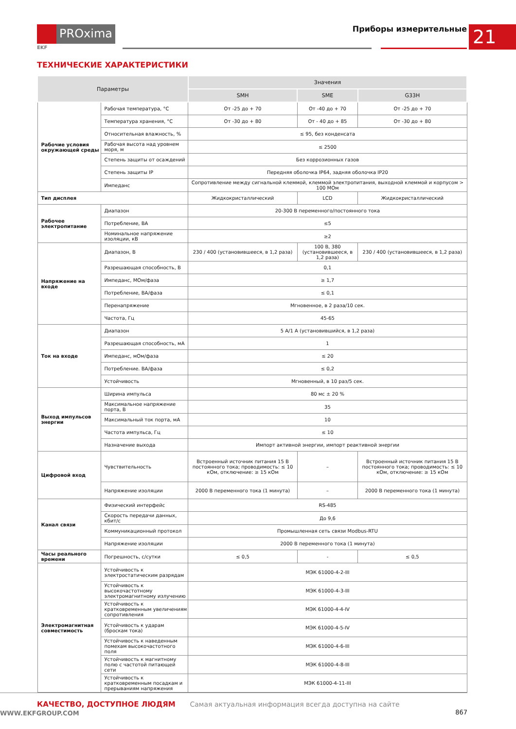PROxima
EKF
Приборы измерительные 21
ТЕХНИЧЕСКИЕ ХАРАКТЕРИСТИКИ
| Параметры | | Значения | | |
| --- | --- | --- | --- | --- |
| | | SMH | SME | G33H |
| Рабочие условия окружающей среды | Рабочая температура, °С | От -25 до + 70 | От -40 до + 70 | От -25 до + 70 |
| | Температура хранения, °С | От -30 до + 80 | От - 40 до + 85 | От -30 до + 80 |
| | Относительная влажность, % | ≤ 95, без конденсата | | |
| | Рабочая высота над уровнем моря, м | ≤ 2500 | | |
| | Степень защиты от осаждений | Без коррозионных газов | | |
| | Степень защиты IP | Передняя оболочка IP64, задняя оболочка IP20 | | |
| | Импеданс | Сопротивление между сигнальной клеммой, клеммой электропитания, выходной клеммой и корпусом > 100 МОм | | |
| Тип дисплея | | Жидкокристаллический | LCD | Жидкокристаллический |
| Рабочее электропитание | Диапазон | 20-300 В переменного/постоянного тока | | |
| | Потребление, ВА | ≤5 | | |
| | Номинальное напряжение изоляции, кВ | ≥2 | | |
| Напряжение на входе | Диапазон, В | 230 / 400 (установившееся, в 1,2 раза) | 100 В, 380 (установившееся, в 1,2 раза) | 230 / 400 (установившееся, в 1,2 раза) |
| | Разрешающая способность, В | 0,1 | | |
| | Импеданс, МОм/фаза | ≥ 1,7 | | |
| | Потребление, ВА/фаза | ≤ 0,1 | | |
| | Перенапряжение | Мгновенное, в 2 раза/10 сек. | | |
| | Частота, Гц | 45-65 | | |
| Ток на входе | Диапазон | 5 А/1 А (установившийся, в 1,2 раза) | | |
| | Разрешающая способность, мА | 1 | | |
| | Импеданс, мОм/фаза | ≤ 20 | | |
| | Потребление. ВА/фаза | ≤ 0,2 | | |
| | Устойчивость | Мгновенный, в 10 раз/5 сек. | | |
| Выход импульсов энергии | Ширина импульса | 80 мс ± 20 % | | |
| | Максимальное напряжение порта, В | 35 | | |
| | Максимальный ток порта, мА | 10 | | |
| | Частота импульса, Гц | ≤ 10 | | |
| | Назначение выхода | Импорт активной энергии, импорт реактивной энергии | | |
| Цифровой вход | Чувствительность | Встроенный источник питания 15 В постоянного тока; проводимость: ≤ 10 кОм, отключение: ≥ 15 кОм | – | Встроенный источник питания 15 В постоянного тока; проводимость: ≤ 10 кОм, отключение: ≥ 15 кОм |
| | Напряжение изоляции | 2000 В переменного тока (1 минута) | – | 2000 В переменного тока (1 минута) |
| Канал связи | Физический интерфейс | RS-485 | | |
| | Скорость передачи данных, кбит/с | До 9,6 | | |
| | Коммуникационный протокол | Промышленная сеть связи Modbus-RTU | | |
| | Напряжение изоляции | 2000 В переменного тока (1 минута) | | |
| Часы реального времени | Погрешность, с/сутки | ≤ 0,5 | - | ≤ 0,5 |
| Электромагнитная совместимость | Устойчивость к электростатическим разрядам | МЭК 61000-4-2-III | | |
| | Устойчивость к высокочастотному электромагнитному излучению | МЭК 61000-4-3-III | | |
| | Устойчивость к кратковременным увеличениям сопротивления | МЭК 61000-4-4-IV | | |
| | Устойчивость к ударам (броскам тока) | МЭК 61000-4-5-IV | | |
| | Устойчивость к наведенным помехам высокочастотного поля | МЭК 61000-4-6-III | | |
| | Устойчивость к магнитному полю с частотой питающей сети | МЭК 61000-4-8-III | | |
| | Устойчивость к кратковременным посадкам и прерываниям напряжения | МЭК 61000-4-11-III | | |
КАЧЕСТВО, ДОСТУПНОЕ ЛЮДЯМ Самая актуальная информация всегда доступна на сайте WWW.EKFGROUP.COM 867